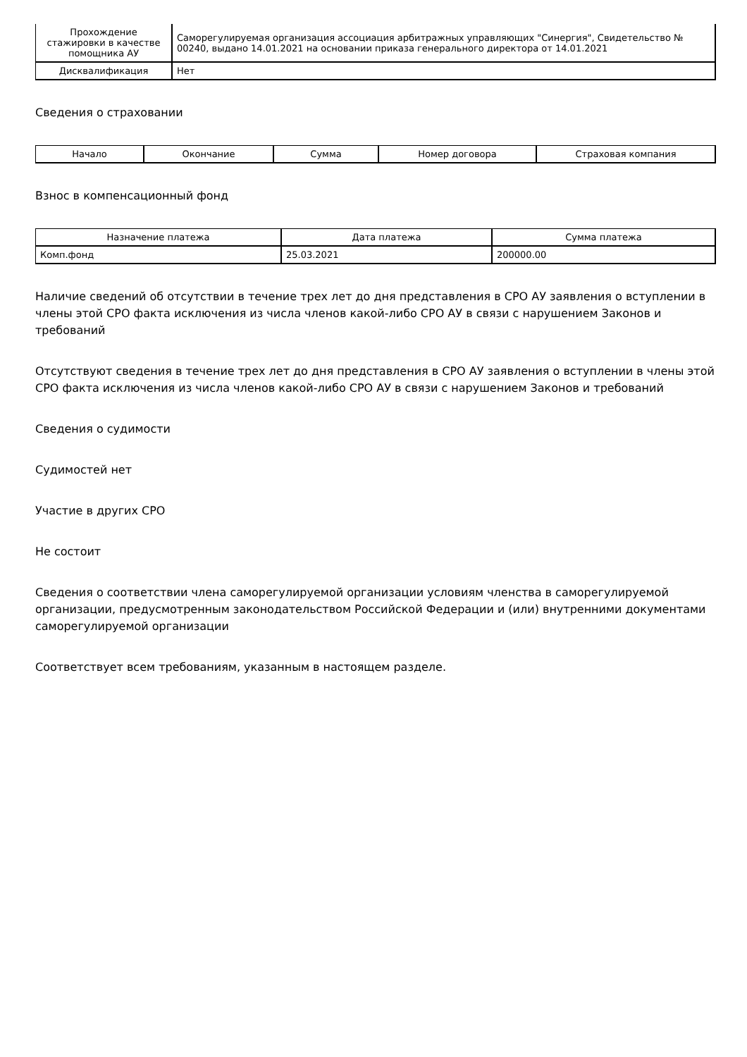| Прохождение стажировки в качестве помощника АУ | Саморегулируемая организация ассоциация арбитражных управляющих "Синергия", Свидетельство № 00240, выдано 14.01.2021 на основании приказа генерального директора от 14.01.2021 |
| Дисквалификация | Нет |
Сведения о страховании
| Начало | Окончание | Сумма | Номер договора | Страховая компания |
| --- | --- | --- | --- | --- |
Взнос в компенсационный фонд
| Назначение платежа | Дата платежа | Сумма платежа |
| --- | --- | --- |
| Комп.фонд | 25.03.2021 | 200000.00 |
Наличие сведений об отсутствии в течение трех лет до дня представления в СРО АУ заявления о вступлении в члены этой СРО факта исключения из числа членов какой-либо СРО АУ в связи с нарушением Законов и требований
Отсутствуют сведения в течение трех лет до дня представления в СРО АУ заявления о вступлении в члены этой СРО факта исключения из числа членов какой-либо СРО АУ в связи с нарушением Законов и требований
Сведения о судимости
Судимостей нет
Участие в других СРО
Не состоит
Сведения о соответствии члена саморегулируемой организации условиям членства в саморегулируемой организации, предусмотренным законодательством Российской Федерации и (или) внутренними документами саморегулируемой организации
Соответствует всем требованиям, указанным в настоящем разделе.